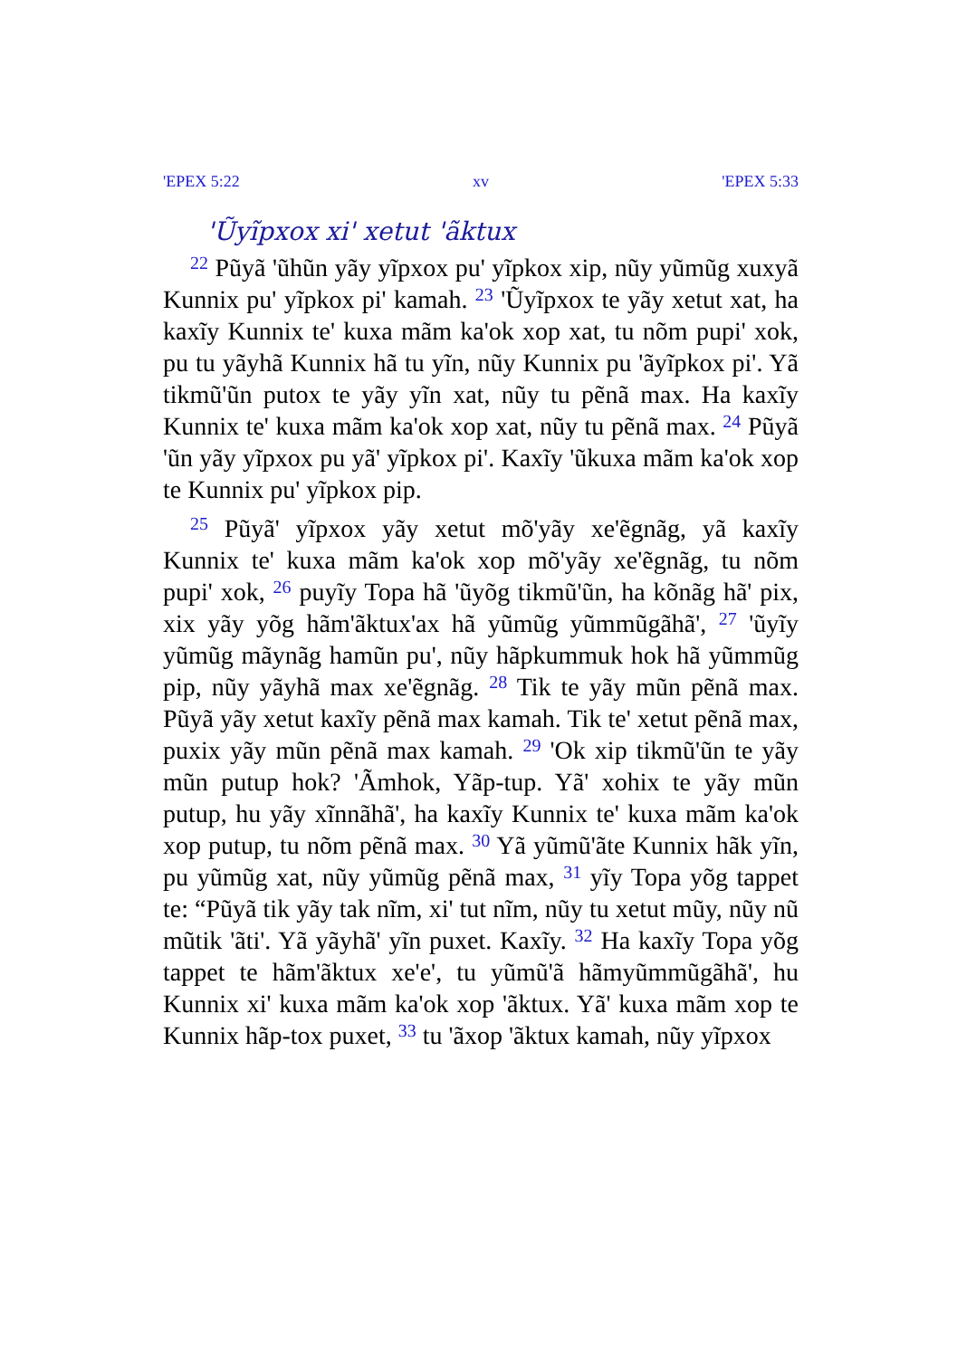'EPEX 5:22 xv 'EPEX 5:33
'Ũyĩpxox xi' xetut 'ãktux
<sup>22</sup> Pũyã 'ũhũn yãy yĩpxox pu' yĩpkox xip, nũy yũmũg xuxyã Kunnix pu' yĩpkox pi' kamah. <sup>23</sup> 'Ũyĩpxox te yãy xetut xat, ha kaxĩy Kunnix te' kuxa mãm ka'ok xop xat, tu nõm pupi' xok, pu tu yãyhã Kunnix hã tu yĩn, nũy Kunnix pu 'ãyĩpkox pi'. Yã tikmũ'ũn putox te yãy yĩn xat, nũy tu pẽnã max. Ha kaxĩy Kunnix te' kuxa mãm ka'ok xop xat, nũy tu pẽnã max. <sup>24</sup> Pũyã 'ũn yãy yĩpxox pu yã' yĩpkox pi'. Kaxĩy 'ũkuxa mãm ka'ok xop te Kunnix pu' yĩpkox pip.
<sup>25</sup> Pũyã' yĩpxox yãy xetut mõ'yãy xe'ẽgnãg, yã kaxĩy Kunnix te' kuxa mãm ka'ok xop mõ'yãy xe'ẽgnãg, tu nõm pupi' xok, <sup>26</sup> puyĩy Topa hã 'ũyõg tikmũ'ũn, ha kõnãg hã' pix, xix yãy yõg hãm'ãktux'ax hã yũmũg yũmmũgãhã', <sup>27</sup> 'ũyĩy yũmũg mãynãg hamũn pu', nũy hãpkummuk hok hã yũmmũg pip, nũy yãyhã max xe'ẽgnãg. <sup>28</sup> Tik te yãy mũn pẽnã max. Pũyã yãy xetut kaxĩy pẽnã max kamah. Tik te' xetut pẽnã max, puxix yãy mũn pẽnã max kamah. <sup>29</sup> 'Ok xip tikmũ'ũn te yãy mũn putup hok? 'Ãmhok, Yãp-tup. Yã' xohix te yãy mũn putup, hu yãy xĩnnãhã', ha kaxĩy Kunnix te' kuxa mãm ka'ok xop putup, tu nõm pẽnã max. <sup>30</sup> Yã yũmũ'ãte Kunnix hãk yĩn, pu yũmũg xat, nũy yũmũg pẽnã max, <sup>31</sup> yĩy Topa yõg tappet te: “Pũyã tik yãy tak nĩm, xi' tut nĩm, nũy tu xetut mũy, nũy nũ mũtik 'ãti'. Yã yãyhã' yĩn puxet. Kaxĩy. <sup>32</sup> Ha kaxĩy Topa yõg tappet te hãm'ãktux xe'e', tu yũmũ'ã hãmyũmmũgãhã', hu Kunnix xi' kuxa mãm ka'ok xop 'ãktux. Yã' kuxa mãm xop te Kunnix hãp-tox puxet, <sup>33</sup> tu 'ãxop 'ãktux kamah, nũy yĩpxox